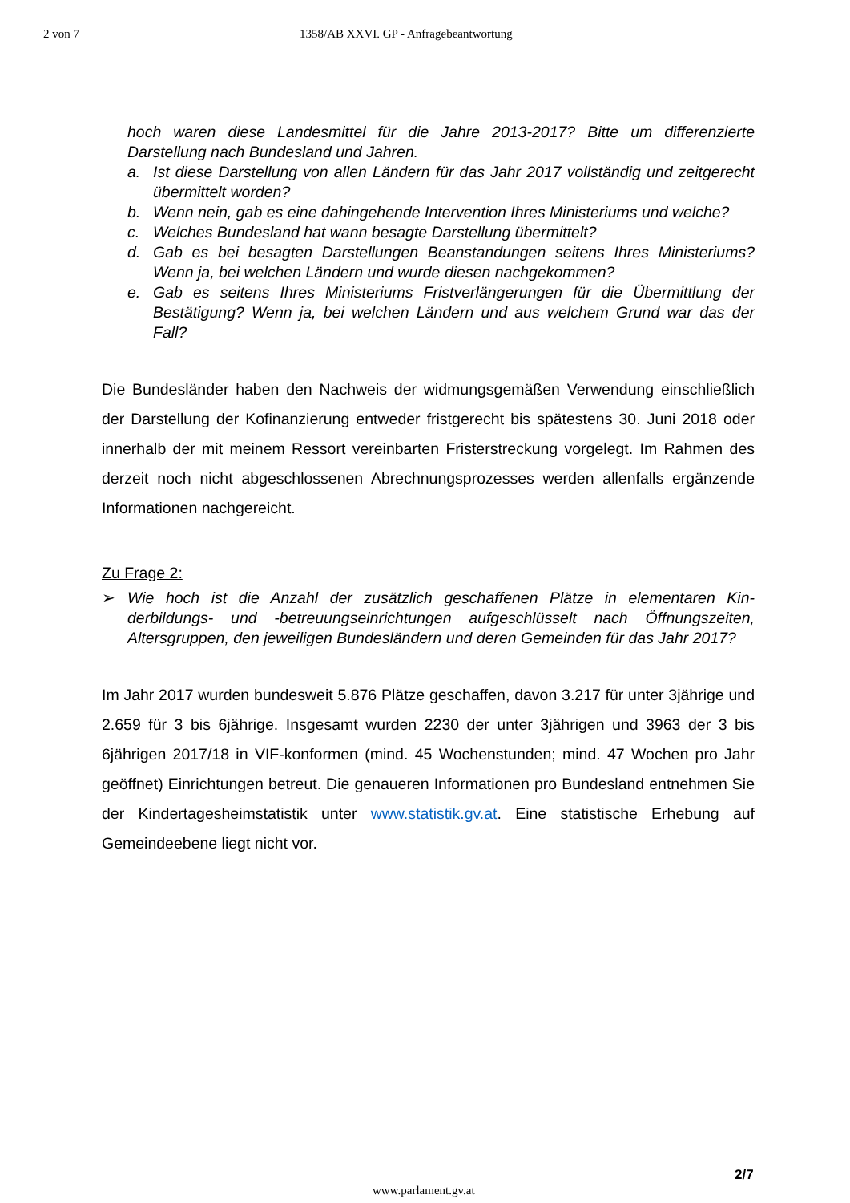2 von 7 1358/AB XXVI. GP - Anfragebeantwortung
hoch waren diese Landesmittel für die Jahre 2013-2017? Bitte um differenzierte Darstellung nach Bundesland und Jahren.
a. Ist diese Darstellung von allen Ländern für das Jahr 2017 vollständig und zeit­gerecht übermittelt worden?
b. Wenn nein, gab es eine dahingehende Intervention Ihres Ministeriums und welche?
c. Welches Bundesland hat wann besagte Darstellung übermittelt?
d. Gab es bei besagten Darstellungen Beanstandungen seitens Ihres Ministeri­ums? Wenn ja, bei welchen Ländern und wurde diesen nachgekommen?
e. Gab es seitens Ihres Ministeriums Fristverlängerungen für die Übermittlung der Bestätigung? Wenn ja, bei welchen Ländern und aus welchem Grund war das der Fall?
Die Bundesländer haben den Nachweis der widmungsgemäßen Verwendung ein­schließlich der Darstellung der Kofinanzierung entweder fristgerecht bis spätestens 30. Juni 2018 oder innerhalb der mit meinem Ressort vereinbarten Fristerstreckung vorgelegt. Im Rahmen des derzeit noch nicht abgeschlossenen Abrechnungspro­zesses werden allenfalls ergänzende Informationen nachgereicht.
Zu Frage 2:
➢ Wie hoch ist die Anzahl der zusätzlich geschaffenen Plätze in elementaren Kin­derbildungs- und -betreuungseinrichtungen aufgeschlüsselt nach Öffnungszeiten, Altersgruppen, den jeweiligen Bundesländern und deren Gemeinden für das Jahr 2017?
Im Jahr 2017 wurden bundesweit 5.876 Plätze geschaffen, davon 3.217 für unter 3jährige und 2.659 für 3 bis 6jährige. Insgesamt wurden 2230 der unter 3jährigen und 3963 der 3 bis 6jährigen 2017/18 in VIF-konformen (mind. 45 Wochenstunden; mind. 47 Wochen pro Jahr geöffnet) Einrichtungen betreut. Die genaueren Informa­tionen pro Bundesland entnehmen Sie der Kindertagesheimstatistik unter www.statistik.gv.at. Eine statistische Erhebung auf Gemeindeebene liegt nicht vor.
2/7
www.parlament.gv.at